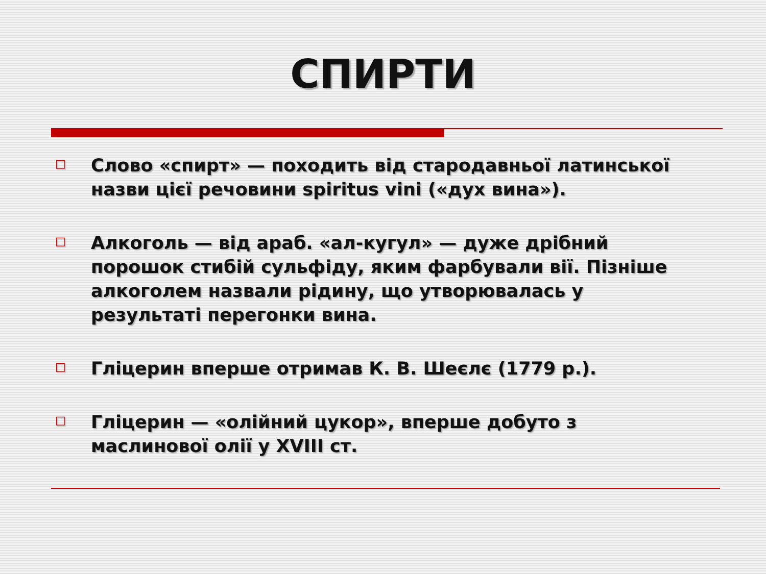СПИРТИ
□ Слово «спирт» — походить від стародавньої латинської назви цієї речовини spiritus vini («дух вина»).
□ Алкоголь — від араб. «ал-кугул» — дуже дрібний порошок стибій сульфіду, яким фарбували вії. Пізніше алкоголем назвали рідину, що утворювалась у результаті перегонки вина.
□ Гліцерин вперше отримав К. В. Шеєлє (1779 р.).
□ Гліцерин — «олійний цукор», вперше добуто з маслинової олії у XVIII ст.